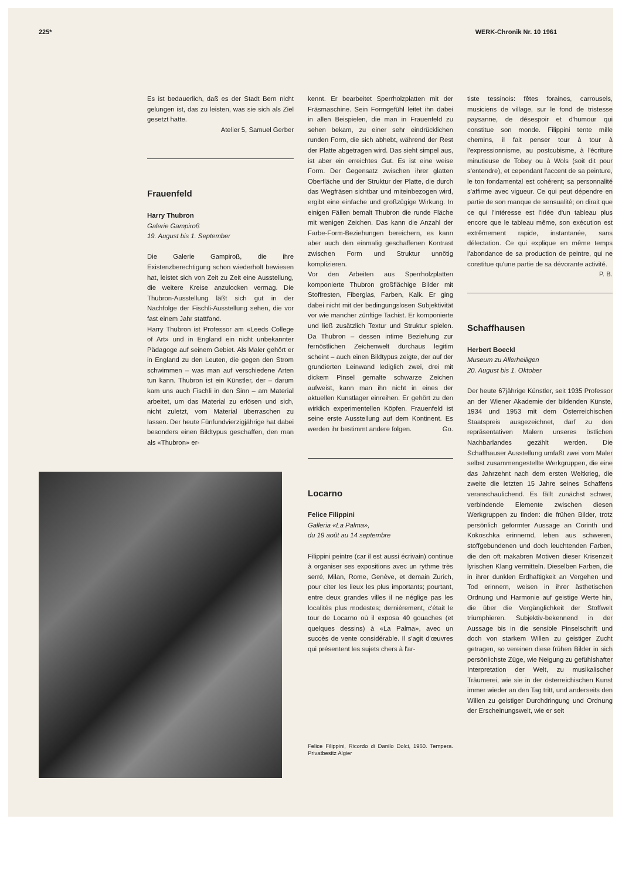225* WERK-Chronik Nr. 10 1961
Es ist bedauerlich, daß es der Stadt Bern nicht gelungen ist, das zu leisten, was sie sich als Ziel gesetzt hatte.
Atelier 5, Samuel Gerber
Frauenfeld
Harry Thubron
Galerie Gampiroß
19. August bis 1. September
Die Galerie Gampiroß, die ihre Existenzberechtigung schon wiederholt bewiesen hat, leistet sich von Zeit zu Zeit eine Ausstellung, die weitere Kreise anzulocken vermag. Die Thubron-Ausstellung läßt sich gut in der Nachfolge der Fischli-Ausstellung sehen, die vor fast einem Jahr stattfand.
Harry Thubron ist Professor am «Leeds College of Art» und in England ein nicht unbekannter Pädagoge auf seinem Gebiet. Als Maler gehört er in England zu den Leuten, die gegen den Strom schwimmen – was man auf verschiedene Arten tun kann. Thubron ist ein Künstler, der – darum kam uns auch Fischli in den Sinn – am Material arbeitet, um das Material zu erlösen und sich, nicht zuletzt, vom Material überraschen zu lassen. Der heute Fünfundvierzigjährige hat dabei besonders einen Bildtypus geschaffen, den man als «Thubron» er-
kennt. Er bearbeitet Sperrholzplatten mit der Fräsmaschine. Sein Formgefühl leitet ihn dabei in allen Beispielen, die man in Frauenfeld zu sehen bekam, zu einer sehr eindrücklichen runden Form, die sich abhebt, während der Rest der Platte abgetragen wird. Das sieht simpel aus, ist aber ein erreichtes Gut. Es ist eine weise Form. Der Gegensatz zwischen ihrer glatten Oberfläche und der Struktur der Platte, die durch das Wegfräsen sichtbar und miteinbezogen wird, ergibt eine einfache und großzügige Wirkung. In einigen Fällen bemalt Thubron die runde Fläche mit wenigen Zeichen. Das kann die Anzahl der Farbe-Form-Beziehungen bereichern, es kann aber auch den einmalig geschaffenen Kontrast zwischen Form und Struktur unnötig komplizieren.
Vor den Arbeiten aus Sperrholzplatten komponierte Thubron großflächige Bilder mit Stoffresten, Fiberglas, Farben, Kalk. Er ging dabei nicht mit der bedingungslosen Subjektivität vor wie mancher zünftige Tachist. Er komponierte und ließ zusätzlich Textur und Struktur spielen. Da Thubron – dessen intime Beziehung zur fernöstlichen Zeichenwelt durchaus legitim scheint – auch einen Bildtypus zeigte, der auf der grundierten Leinwand lediglich zwei, drei mit dickem Pinsel gemalte schwarze Zeichen aufweist, kann man ihn nicht in eines der aktuellen Kunstlager einreihen. Er gehört zu den wirklich experimentellen Köpfen. Frauenfeld ist seine erste Ausstellung auf dem Kontinent. Es werden ihr bestimmt andere folgen. Go.
Locarno
Felice Filippini
Galleria «La Palma»,
du 19 août au 14 septembre
Filippini peintre (car il est aussi écrivain) continue à organiser ses expositions avec un rythme très serré, Milan, Rome, Genève, et demain Zurich, pour citer les lieux les plus importants; pourtant, entre deux grandes villes il ne néglige pas les localités plus modestes; dernièrement, c'était le tour de Locarno où il exposa 40 gouaches (et quelques dessins) à «La Palma», avec un succès de vente considérable. Il s'agit d'œuvres qui présentent les sujets chers à l'ar-
Felice Filippini, Ricordo di Danilo Dolci, 1960. Tempera. Privatbesitz Algier
tiste tessinois: fêtes foraines, carrousels, musiciens de village, sur le fond de tristesse paysanne, de désespoir et d'humour qui constitue son monde. Filippini tente mille chemins, il fait penser tour à tour à l'expressionnisme, au postcubisme, à l'écriture minutieuse de Tobey ou à Wols (soit dit pour s'entendre), et cependant l'accent de sa peinture, le ton fondamental est cohérent; sa personnalité s'affirme avec vigueur. Ce qui peut dépendre en partie de son manque de sensualité; on dirait que ce qui l'intéresse est l'idée d'un tableau plus encore que le tableau même, son exécution est extrêmement rapide, instantanée, sans délectation. Ce qui explique en même temps l'abondance de sa production de peintre, qui ne constitue qu'une partie de sa dévorante activité. P. B.
Schaffhausen
Herbert Boeckl
Museum zu Allerheiligen
20. August bis 1. Oktober
Der heute 67jährige Künstler, seit 1935 Professor an der Wiener Akademie der bildenden Künste, 1934 und 1953 mit dem Österreichischen Staatspreis ausgezeichnet, darf zu den repräsentativen Malern unseres östlichen Nachbarlandes gezählt werden. Die Schaffhauser Ausstellung umfaßt zwei vom Maler selbst zusammengestellte Werkgruppen, die eine das Jahrzehnt nach dem ersten Weltkrieg, die zweite die letzten 15 Jahre seines Schaffens veranschaulichend. Es fällt zunächst schwer, verbindende Elemente zwischen diesen Werkgruppen zu finden: die frühen Bilder, trotz persönlich geformter Aussage an Corinth und Kokoschka erinnernd, leben aus schweren, stoffgebundenen und doch leuchtenden Farben, die den oft makabren Motiven dieser Krisenzeit lyrischen Klang vermitteln. Dieselben Farben, die in ihrer dunklen Erdhaftigkeit an Vergehen und Tod erinnern, weisen in ihrer ästhetischen Ordnung und Harmonie auf geistige Werte hin, die über die Vergänglichkeit der Stoffwelt triumphieren. Subjektiv-bekennend in der Aussage bis in die sensible Pinselschrift und doch von starkem Willen zu geistiger Zucht getragen, so vereinen diese frühen Bilder in sich persönlichste Züge, wie Neigung zu gefühlshafter Interpretation der Welt, zu musikalischer Träumerei, wie sie in der österreichischen Kunst immer wieder an den Tag tritt, und anderseits den Willen zu geistiger Durchdringung und Ordnung der Erscheinungswelt, wie er seit